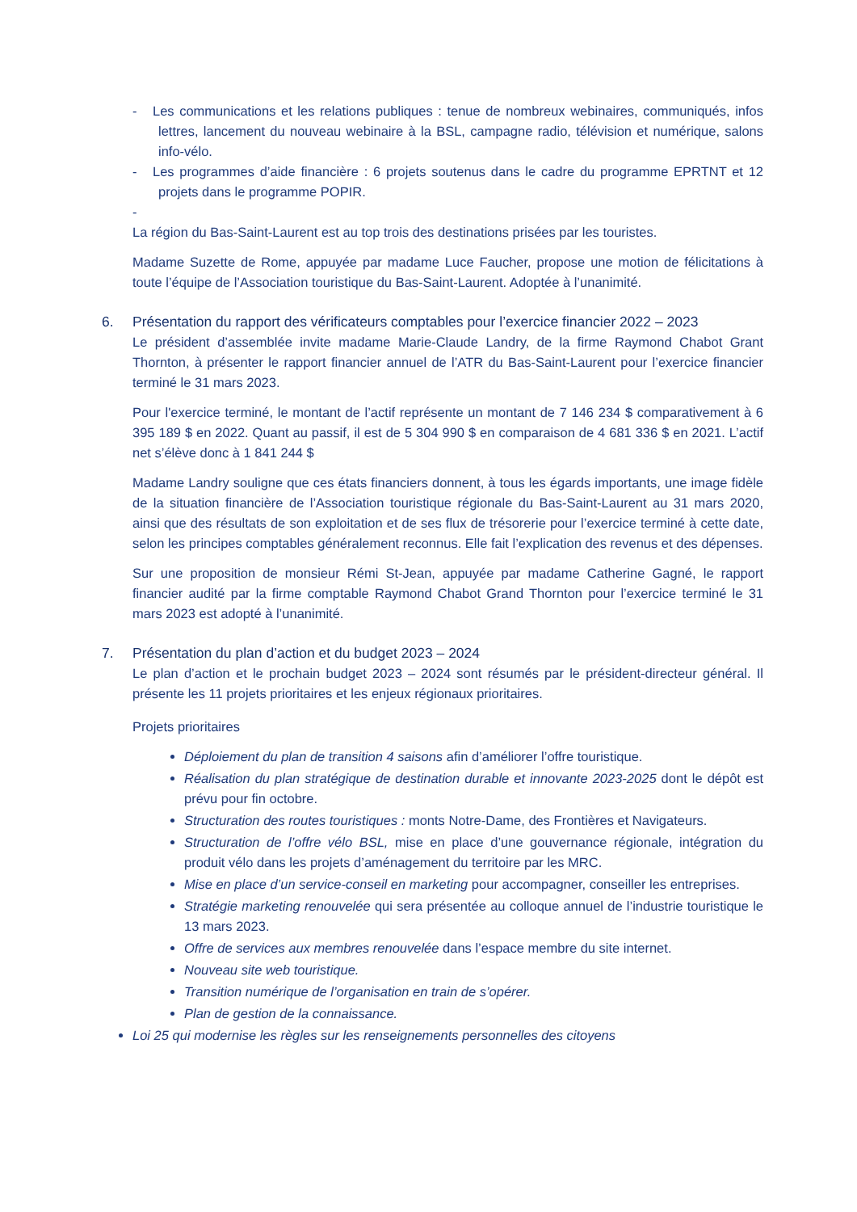- Les communications et les relations publiques : tenue de nombreux webinaires, communiqués, infos lettres, lancement du nouveau webinaire à la BSL, campagne radio, télévision et numérique, salons info-vélo.
- Les programmes d’aide financière : 6 projets soutenus dans le cadre du programme EPRTNT et 12 projets dans le programme POPIR.
-
La région du Bas-Saint-Laurent est au top trois des destinations prisées par les touristes.
Madame Suzette de Rome, appuyée par madame Luce Faucher, propose une motion de félicitations à toute l’équipe de l’Association touristique du Bas-Saint-Laurent. Adoptée à l’unanimité.
6. Présentation du rapport des vérificateurs comptables pour l’exercice financier 2022 – 2023
Le président d’assemblée invite madame Marie-Claude Landry, de la firme Raymond Chabot Grant Thornton, à présenter le rapport financier annuel de l’ATR du Bas-Saint-Laurent pour l’exercice financier terminé le 31 mars 2023.
Pour l'exercice terminé, le montant de l’actif représente un montant de 7 146 234 $ comparativement à 6 395 189 $ en 2022. Quant au passif, il est de 5 304 990 $ en comparaison de 4 681 336 $ en 2021. L’actif net s’élève donc à 1 841 244 $
Madame Landry souligne que ces états financiers donnent, à tous les égards importants, une image fidèle de la situation financière de l’Association touristique régionale du Bas-Saint-Laurent au 31 mars 2020, ainsi que des résultats de son exploitation et de ses flux de trésorerie pour l’exercice terminé à cette date, selon les principes comptables généralement reconnus. Elle fait l’explication des revenus et des dépenses.
Sur une proposition de monsieur Rémi St-Jean, appuyée par madame Catherine Gagné, le rapport financier audité par la firme comptable Raymond Chabot Grand Thornton pour l’exercice terminé le 31 mars 2023 est adopté à l’unanimité.
7. Présentation du plan d’action et du budget 2023 – 2024
Le plan d’action et le prochain budget 2023 – 2024 sont résumés par le président-directeur général. Il présente les 11 projets prioritaires et les enjeux régionaux prioritaires.
Projets prioritaires
Déploiement du plan de transition 4 saisons afin d’améliorer l’offre touristique.
Réalisation du plan stratégique de destination durable et innovante 2023-2025 dont le dépôt est prévu pour fin octobre.
Structuration des routes touristiques : monts Notre-Dame, des Frontières et Navigateurs.
Structuration de l’offre vélo BSL, mise en place d’une gouvernance régionale, intégration du produit vélo dans les projets d’aménagement du territoire par les MRC.
Mise en place d’un service-conseil en marketing pour accompagner, conseiller les entreprises.
Stratégie marketing renouvelée qui sera présentée au colloque annuel de l’industrie touristique le 13 mars 2023.
Offre de services aux membres renouvelée dans l’espace membre du site internet.
Nouveau site web touristique.
Transition numérique de l’organisation en train de s’opérer.
Plan de gestion de la connaissance.
Loi 25 qui modernise les règles sur les renseignements personnelles des citoyens